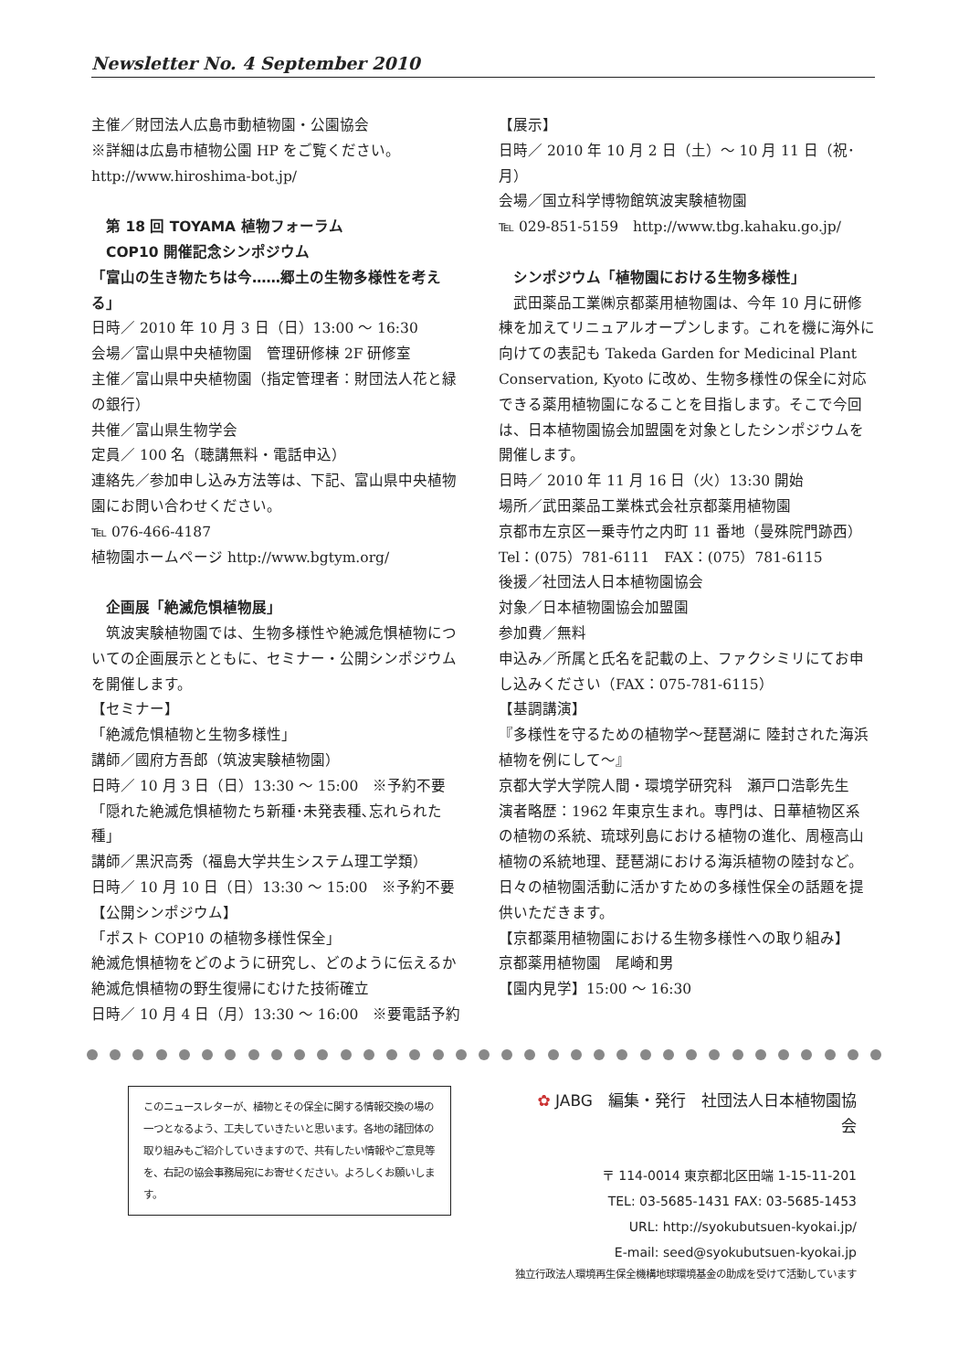Newsletter No. 4 September 2010
主催／財団法人広島市動植物園・公園協会
※詳細は広島市植物公園 HP をご覧ください。
http://www.hiroshima-bot.jp/
　第 18 回 TOYAMA 植物フォーラム
　COP10 開催記念シンポジウム
「富山の生き物たちは今……郷土の生物多様性を考える」
日時／ 2010 年 10 月 3 日（日）13:00 ～ 16:30
会場／富山県中央植物園　管理研修棟 2F 研修室
主催／富山県中央植物園（指定管理者：財団法人花と緑の銀行）
共催／富山県生物学会
定員／ 100 名（聴講無料・電話申込）
連絡先／参加申し込み方法等は、下記、富山県中央植物園にお問い合わせください。
℡ 076-466-4187
植物園ホームページ http://www.bgtym.org/
　企画展「絶滅危惧植物展」
　筑波実験植物園では、生物多様性や絶滅危惧植物についての企画展示とともに、セミナー・公開シンポジウムを開催します。
【セミナー】
「絶滅危惧植物と生物多様性」
講師／國府方吾郎（筑波実験植物園）
日時／ 10 月 3 日（日）13:30 ～ 15:00　※予約不要
「隠れた絶滅危惧植物たち新種･未発表種､忘れられた種」
講師／黒沢高秀（福島大学共生システム理工学類）
日時／ 10 月 10 日（日）13:30 ～ 15:00　※予約不要
【公開シンポジウム】
「ポスト COP10 の植物多様性保全」
絶滅危惧植物をどのように研究し、どのように伝えるか
絶滅危惧植物の野生復帰にむけた技術確立
日時／ 10 月 4 日（月）13:30 ～ 16:00　※要電話予約
【展示】
日時／ 2010 年 10 月 2 日（土）～ 10 月 11 日（祝･月）
会場／国立科学博物館筑波実験植物園
℡ 029-851-5159　http://www.tbg.kahaku.go.jp/
　シンポジウム「植物園における生物多様性」
　武田薬品工業㈱京都薬用植物園は、今年 10 月に研修棟を加えてリニュアルオープンします。これを機に海外に向けての表記も Takeda Garden for Medicinal Plant Conservation, Kyoto に改め、生物多様性の保全に対応できる薬用植物園になることを目指します。そこで今回は、日本植物園協会加盟園を対象としたシンポジウムを開催します。
日時／ 2010 年 11 月 16 日（火）13:30 開始
場所／武田薬品工業株式会社京都薬用植物園
京都市左京区一乗寺竹之内町 11 番地（曼殊院門跡西）
Tel：(075）781-6111　FAX：(075）781-6115
後援／社団法人日本植物園協会
対象／日本植物園協会加盟園
参加費／無料
申込み／所属と氏名を記載の上、ファクシミリにてお申し込みください（FAX：075-781-6115）
【基調講演】
『多様性を守るための植物学～琵琶湖に 陸封された海浜植物を例にして～』
京都大学大学院人間・環境学研究科　瀬戸口浩彰先生
演者略歴：1962 年東京生まれ。専門は、日華植物区系の植物の系統、琉球列島における植物の進化、周極高山植物の系統地理、琵琶湖における海浜植物の陸封など。日々の植物園活動に活かすための多様性保全の話題を提供いただきます。
【京都薬用植物園における生物多様性への取り組み】
京都薬用植物園　尾崎和男
【園内見学】15:00 ～ 16:30
このニュースレターが、植物とその保全に関する情報交換の場の一つとなるよう、工夫していきたいと思います。各地の諸団体の取り組みもご紹介していきますので、共有したい情報やご意見等を、右記の協会事務局宛にお寄せください。よろしくお願いします。
✿ JABG　編集・発行　社団法人日本植物園協会
〒 114-0014 東京都北区田端 1-15-11-201
TEL: 03-5685-1431 FAX: 03-5685-1453
URL: http://syokubutsuen-kyokai.jp/
E-mail: seed@syokubutsuen-kyokai.jp
独立行政法人環境再生保全機構地球環境基金の助成を受けて活動しています